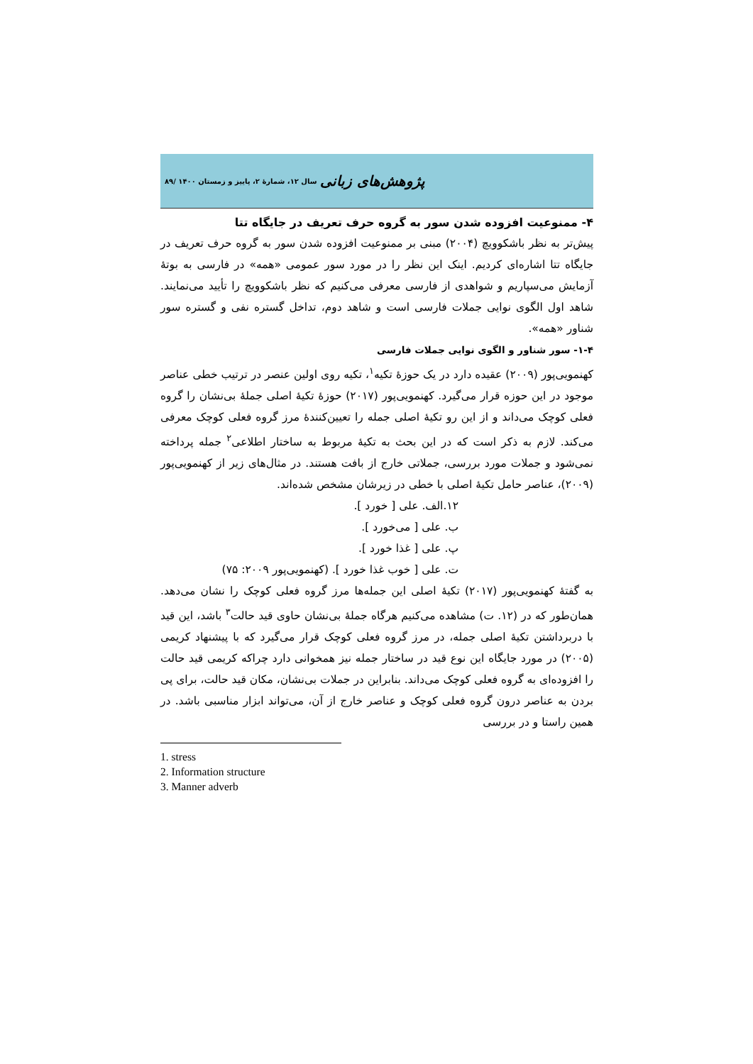پژوهش‌های زبانی سال ۱۲، شمارهٔ ۲، پاییز و زمستان ۱۴۰۰ /۸۹
۴- ممنوعیت افزوده شدن سور به گروه حرف تعریف در جایگاه تتا
پیش‌تر به نظر باشکوویچ (۲۰۰۴) مبنی بر ممنوعیت افزوده شدن سور به گروه حرف تعریف در جایگاه تتا اشاره‌ای کردیم. اینک این نظر را در مورد سور عمومی «همه» در فارسی به بوتهٔ آزمایش می‌سپاریم و شواهدی از فارسی معرفی می‌کنیم که نظر باشکوویچ را تأیید می‌نمایند. شاهد اول الگوی نوایی جملات فارسی است و شاهد دوم، تداخل گستره نفی و گستره سور شناور «همه».
۱-۴- سور شناور و الگوی نوایی جملات فارسی
کهنمویی‌پور (۲۰۰۹) عقیده دارد در یک حوزهٔ تکیه<sup>۱</sup>، تکیه روی اولین عنصر در ترتیب خطی عناصر موجود در این حوزه قرار می‌گیرد. کهنمویی‌پور (۲۰۱۷) حوزهٔ تکیهٔ اصلی جملهٔ بی‌نشان را گروه فعلی کوچک می‌داند و از این رو تکیهٔ اصلی جمله را تعیین‌کنندهٔ مرز گروه فعلی کوچک معرفی می‌کند. لازم به ذکر است که در این بحث به تکیهٔ مربوط به ساختار اطلاعی<sup>۲</sup> جمله پرداخته نمی‌شود و جملات مورد بررسی، جملاتی خارج از بافت هستند. در مثال‌های زیر از کهنمویی‌پور (۲۰۰۹)، عناصر حامل تکیهٔ اصلی با خطی در زیرشان مشخص شده‌اند.
۱۲.الف. علی [ خورد ].
ب. علی [ می‌خورد ].
پ. علی [ غذا خورد ].
ت. علی [ خوب غذا خورد ]. (کهنمویی‌پور ۲۰۰۹: ۷۵)
به گفتهٔ کهنمویی‌پور (۲۰۱۷) تکیهٔ اصلی این جمله‌ها مرز گروه فعلی کوچک را نشان می‌دهد. همان‌طور که در (۱۲. ت) مشاهده می‌کنیم هرگاه جملهٔ بی‌نشان حاوی قید حالت<sup>۳</sup> باشد، این قید با دربرداشتن تکیهٔ اصلی جمله، در مرز گروه فعلی کوچک قرار می‌گیرد که با پیشنهاد کریمی (۲۰۰۵) در مورد جایگاه این نوع قید در ساختار جمله نیز همخوانی دارد چراکه کریمی قید حالت را افزوده‌ای به گروه فعلی کوچک می‌داند. بنابراین در جملات بی‌نشان، مکان قید حالت، برای پی بردن به عناصر درون گروه فعلی کوچک و عناصر خارج از آن، می‌تواند ابزار مناسبی باشد. در همین راستا و در بررسی
1. stress
2. Information structure
3. Manner adverb